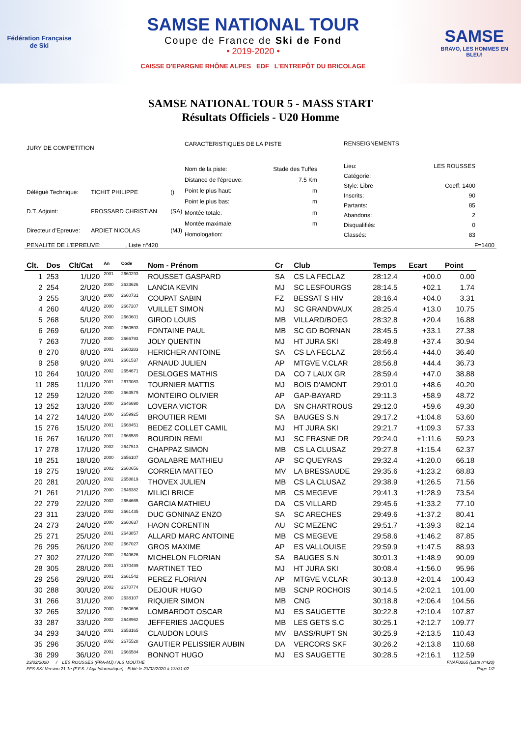Fédération Française de Ski
SAMSE NATIONAL TOUR
Coupe de France de Ski de Fond
• 2019-2020 •
CAISSE D'EPARGNE RHÔNE ALPES EDF L'ENTREPÔT DU BRICOLAGE
SAMSE
BRAVO, LES HOMMES EN BLEU!
SAMSE NATIONAL TOUR 5 - MASS START
Résultats Officiels - U20 Homme
| JURY DE COMPETITION | | |
| Délégué Technique: | TICHIT PHILIPPE | () |
| D.T. Adjoint: | FROSSARD CHRISTIAN | (SA) |
| Directeur d'Epreuve: | ARDIET NICOLAS | (MJ) |
| CARACTERISTIQUES DE LA PISTE | |
| Nom de la piste: | Stade des Tuffes |
| Distance de l'épreuve: | 7.5 Km |
| Point le plus haut: | m |
| Point le plus bas: | m |
| Montée totale: | m |
| Montée maximale: | m |
| Homologation: | |
| RENSEIGNEMENTS | |
| Lieu: | LES ROUSSES |
| Catégorie: | |
| Style: Libre | Coeff: 1400 |
| Inscrits: | 90 |
| Partants: | 85 |
| Abandons: | 2 |
| Disqualifiés: | 0 |
| Classés: | 83 |
PENALITE DE L'EPREUVE: , Liste n°420 F=1400
| Clt. | Dos | Clt/Cat | An | Code | Nom - Prénom | Cr | Club | Temps | Ecart | Point |
| --- | --- | --- | --- | --- | --- | --- | --- | --- | --- | --- |
| 1 | 253 | 1/U20 | 2001 | 2660293 | ROUSSET GASPARD | SA | CS LA FECLAZ | 28:12.4 | +00.0 | 0.00 |
| 2 | 254 | 2/U20 | 2000 | 2633626 | LANCIA KEVIN | MJ | SC LESFOURGS | 28:14.5 | +02.1 | 1.74 |
| 3 | 255 | 3/U20 | 2000 | 2660731 | COUPAT SABIN | FZ | BESSAT S HIV | 28:16.4 | +04.0 | 3.31 |
| 4 | 260 | 4/U20 | 2000 | 2667207 | VUILLET SIMON | MJ | SC GRANDVAUX | 28:25.4 | +13.0 | 10.75 |
| 5 | 268 | 5/U20 | 2000 | 2660601 | GIROD LOUIS | MB | VILLARD/BOEG | 28:32.8 | +20.4 | 16.88 |
| 6 | 269 | 6/U20 | 2000 | 2660593 | FONTAINE PAUL | MB | SC GD BORNAN | 28:45.5 | +33.1 | 27.38 |
| 7 | 263 | 7/U20 | 2000 | 2666793 | JOLY QUENTIN | MJ | HT JURA SKI | 28:49.8 | +37.4 | 30.94 |
| 8 | 270 | 8/U20 | 2001 | 2660283 | HERICHER ANTOINE | SA | CS LA FECLAZ | 28:56.4 | +44.0 | 36.40 |
| 9 | 258 | 9/U20 | 2001 | 2661537 | ARNAUD JULIEN | AP | MTGVE V.CLAR | 28:56.8 | +44.4 | 36.73 |
| 10 | 264 | 10/U20 | 2002 | 2654671 | DESLOGES MATHIS | DA | CO 7 LAUX GR | 28:59.4 | +47.0 | 38.88 |
| 11 | 285 | 11/U20 | 2001 | 2673083 | TOURNIER MATTIS | MJ | BOIS D'AMONT | 29:01.0 | +48.6 | 40.20 |
| 12 | 259 | 12/U20 | 2000 | 2663579 | MONTEIRO OLIVIER | AP | GAP-BAYARD | 29:11.3 | +58.9 | 48.72 |
| 13 | 252 | 13/U20 | 2000 | 2646690 | LOVERA VICTOR | DA | SN CHARTROUS | 29:12.0 | +59.6 | 49.30 |
| 14 | 272 | 14/U20 | 2000 | 2659925 | BROUTIER REMI | SA | BAUGES S.N | 29:17.2 | +1:04.8 | 53.60 |
| 15 | 276 | 15/U20 | 2001 | 2668451 | BEDEZ COLLET CAMIL | MJ | HT JURA SKI | 29:21.7 | +1:09.3 | 57.33 |
| 16 | 267 | 16/U20 | 2001 | 2666589 | BOURDIN REMI | MJ | SC FRASNE DR | 29:24.0 | +1:11.6 | 59.23 |
| 17 | 278 | 17/U20 | 2002 | 2647513 | CHAPPAZ SIMON | MB | CS LA CLUSAZ | 29:27.8 | +1:15.4 | 62.37 |
| 18 | 251 | 18/U20 | 2000 | 2656107 | GOALABRE MATHIEU | AP | SC QUEYRAS | 29:32.4 | +1:20.0 | 66.18 |
| 19 | 275 | 19/U20 | 2002 | 2660656 | CORREIA MATTEO | MV | LA BRESSAUDE | 29:35.6 | +1:23.2 | 68.83 |
| 20 | 281 | 20/U20 | 2002 | 2658819 | THOVEX JULIEN | MB | CS LA CLUSAZ | 29:38.9 | +1:26.5 | 71.56 |
| 21 | 261 | 21/U20 | 2000 | 2646382 | MILICI BRICE | MB | CS MEGEVE | 29:41.3 | +1:28.9 | 73.54 |
| 22 | 279 | 22/U20 | 2002 | 2654665 | GARCIA MATHIEU | DA | CS VILLARD | 29:45.6 | +1:33.2 | 77.10 |
| 23 | 311 | 23/U20 | 2002 | 2661435 | DUC GONINAZ ENZO | SA | SC ARECHES | 29:49.6 | +1:37.2 | 80.41 |
| 24 | 273 | 24/U20 | 2000 | 2660637 | HAON CORENTIN | AU | SC MEZENC | 29:51.7 | +1:39.3 | 82.14 |
| 25 | 271 | 25/U20 | 2001 | 2643857 | ALLARD MARC ANTOINE | MB | CS MEGEVE | 29:58.6 | +1:46.2 | 87.85 |
| 26 | 295 | 26/U20 | 2002 | 2667027 | GROS MAXIME | AP | ES VALLOUISE | 29:59.9 | +1:47.5 | 88.93 |
| 27 | 302 | 27/U20 | 2000 | 2649626 | MICHELON FLORIAN | SA | BAUGES S.N | 30:01.3 | +1:48.9 | 90.09 |
| 28 | 305 | 28/U20 | 2001 | 2670499 | MARTINET TEO | MJ | HT JURA SKI | 30:08.4 | +1:56.0 | 95.96 |
| 29 | 256 | 29/U20 | 2001 | 2661542 | PEREZ FLORIAN | AP | MTGVE V.CLAR | 30:13.8 | +2:01.4 | 100.43 |
| 30 | 288 | 30/U20 | 2002 | 2670774 | DEJOUR HUGO | MB | SCNP ROCHOIS | 30:14.5 | +2:02.1 | 101.00 |
| 31 | 266 | 31/U20 | 2000 | 2638107 | RIQUIER SIMON | MB | CNG | 30:18.8 | +2:06.4 | 104.56 |
| 32 | 265 | 32/U20 | 2000 | 2660696 | LOMBARDOT OSCAR | MJ | ES SAUGETTE | 30:22.8 | +2:10.4 | 107.87 |
| 33 | 287 | 33/U20 | 2002 | 2648962 | JEFFERIES JACQUES | MB | LES GETS S.C | 30:25.1 | +2:12.7 | 109.77 |
| 34 | 293 | 34/U20 | 2001 | 2653165 | CLAUDON LOUIS | MV | BASS/RUPT SN | 30:25.9 | +2:13.5 | 110.43 |
| 35 | 296 | 35/U20 | 2002 | 2675528 | GAUTIER PELISSIER AUBIN | DA | VERCORS SKF | 30:26.2 | +2:13.8 | 110.68 |
| 36 | 299 | 36/U20 | 2001 | 2666584 | BONNOT HUGO | MJ | ES SAUGETTE | 30:28.5 | +2:16.1 | 112.59 |
23/02/2020 / LES ROUSSES (FRA-MJ) / A.S MOUTHE FNAF0265 (Liste n°420)
FFS-SKI Version 21.1e (F.F.S. / Agil Informatique) - Edité le 23/02/2020 à 13h31:02 Page 1/2